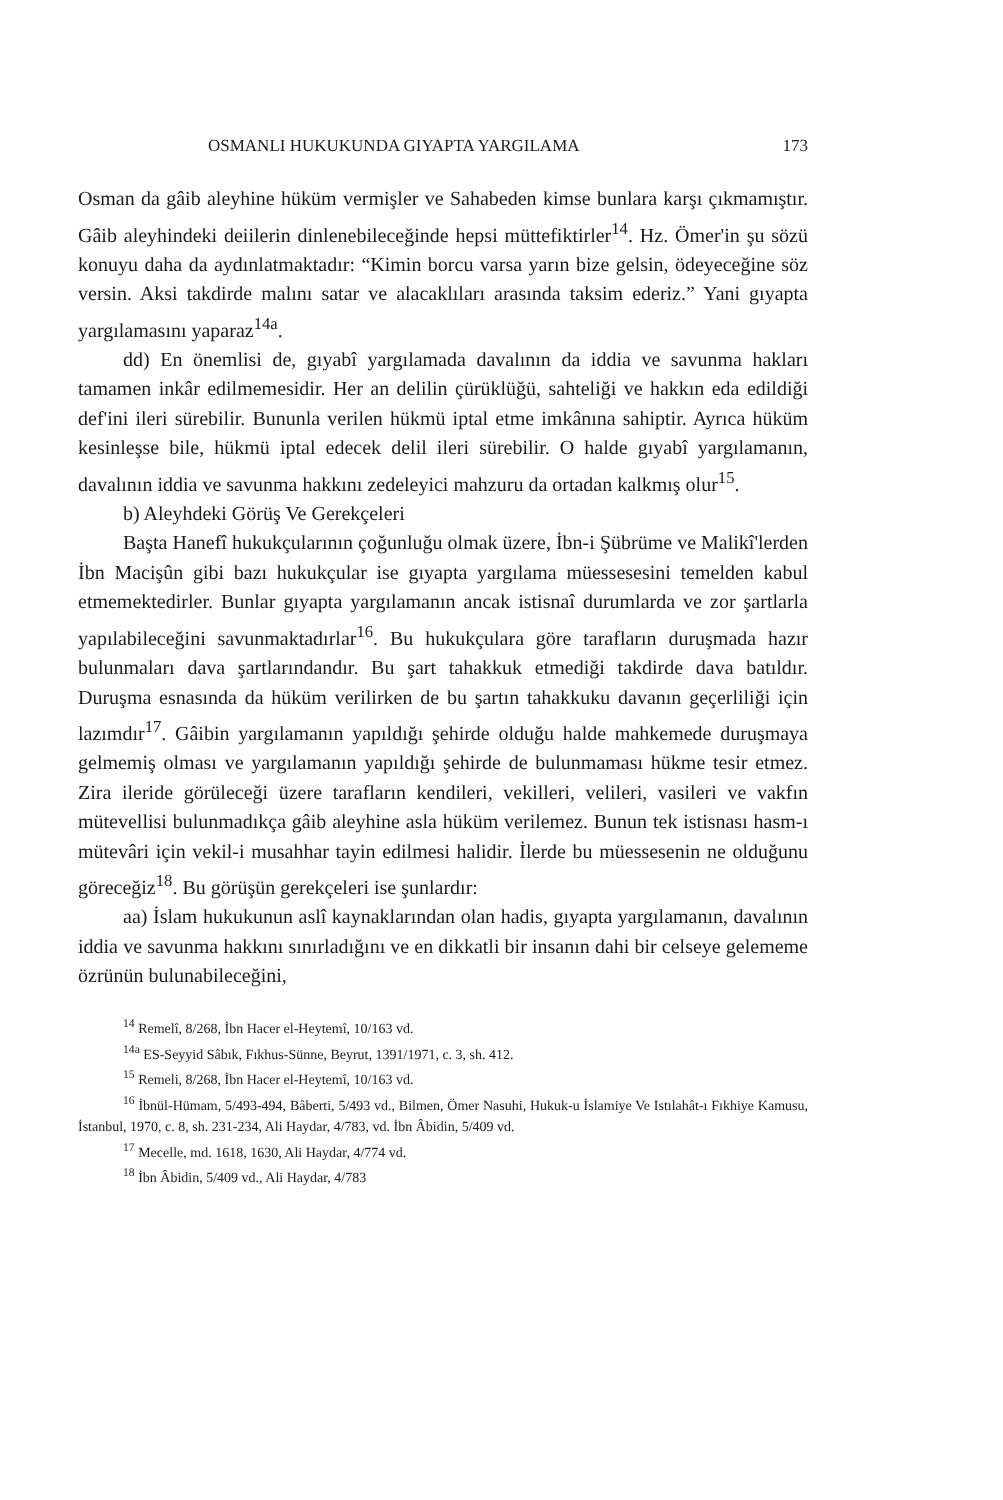OSMANLI HUKUKUNDA GIYAPTA YARGILAMA 173
Osman da gâib aleyhine hüküm vermişler ve Sahabeden kimse bunlara karşı çıkmamıştır. Gâib aleyhindeki deiilerin dinlenebileceğinde hepsi müttefiktirler<sup>14</sup>. Hz. Ömer'in şu sözü konuyu daha da aydınlatmaktadır: “Kimin borcu varsa yarın bize gelsin, ödeyeceğine söz versin. Aksi takdirde malını satar ve alacaklıları arasında taksim ederiz.” Yani gıyapta yargılamasını yaparaz<sup>14a</sup>.
dd) En önemlisi de, gıyabî yargılamada davalının da iddia ve savunma hakları tamamen inkâr edilmemesidir. Her an delilin çürüklüğü, sahteliği ve hakkın eda edildiği def'ini ileri sürebilir. Bununla verilen hükmü iptal etme imkânına sahiptir. Ayrıca hüküm kesinleşse bile, hükmü iptal edecek delil ileri sürebilir. O halde gıyabî yargılamanın, davalının iddia ve savunma hakkını zedeleyici mahzuru da ortadan kalkmış olur<sup>15</sup>.
b) Aleyhdeki Görüş Ve Gerekçeleri
Başta Hanefî hukukçularının çoğunluğu olmak üzere, İbn-i Şübrüme ve Malikî'lerden İbn Macişûn gibi bazı hukukçular ise gıyapta yargılama müessesesini temelden kabul etmemektedirler. Bunlar gıyapta yargılamanın ancak istisnaî durumlarda ve zor şartlarla yapılabileceğini savunmaktadırlar<sup>16</sup>. Bu hukukçulara göre tarafların duruşmada hazır bulunmaları dava şartlarındandır. Bu şart tahakkuk etmediği takdirde dava batıldır. Duruşma esnasında da hüküm verilirken de bu şartın tahakkuku davanın geçerliliği için lazımdır<sup>17</sup>. Gâibin yargılamanın yapıldığı şehirde olduğu halde mahkemede duruşmaya gelmemiş olması ve yargılamanın yapıldığı şehirde de bulunmaması hükme tesir etmez. Zira ileride görüleceği üzere tarafların kendileri, vekilleri, velileri, vasileri ve vakfın mütevellisi bulunmadıkça gâib aleyhine asla hüküm verilemez. Bunun tek istisnası hasm-ı mütevâri için vekil-i musahhar tayin edilmesi halidir. İlerde bu müessesenin ne olduğunu göreceğiz<sup>18</sup>. Bu görüşün gerekçeleri ise şunlardır:
aa) İslam hukukunun aslî kaynaklarından olan hadis, gıyapta yargılamanın, davalının iddia ve savunma hakkını sınırladığını ve en dikkatli bir insanın dahi bir celseye gelememe özrünün bulunabileceğini,
<sup>14</sup> Remelî, 8/268, İbn Hacer el-Heytemî, 10/163 vd.
<sup>14a</sup> ES-Seyyid Sâbık, Fıkhus-Sünne, Beyrut, 1391/1971, c. 3, sh. 412.
<sup>15</sup> Remeli, 8/268, İbn Hacer el-Heytemî, 10/163 vd.
<sup>16</sup> İbnül-Hümam, 5/493-494, Bâberti, 5/493 vd., Bilmen, Ömer Nasuhi, Hukuk-u İslamiye Ve Istılahât-ı Fıkhiye Kamusu, İstanbul, 1970, c. 8, sh. 231-234, Ali Haydar, 4/783, vd. İbn Âbidin, 5/409 vd.
<sup>17</sup> Mecelle, md. 1618, 1630, Ali Haydar, 4/774 vd.
<sup>18</sup> İbn Âbidin, 5/409 vd., Ali Haydar, 4/783